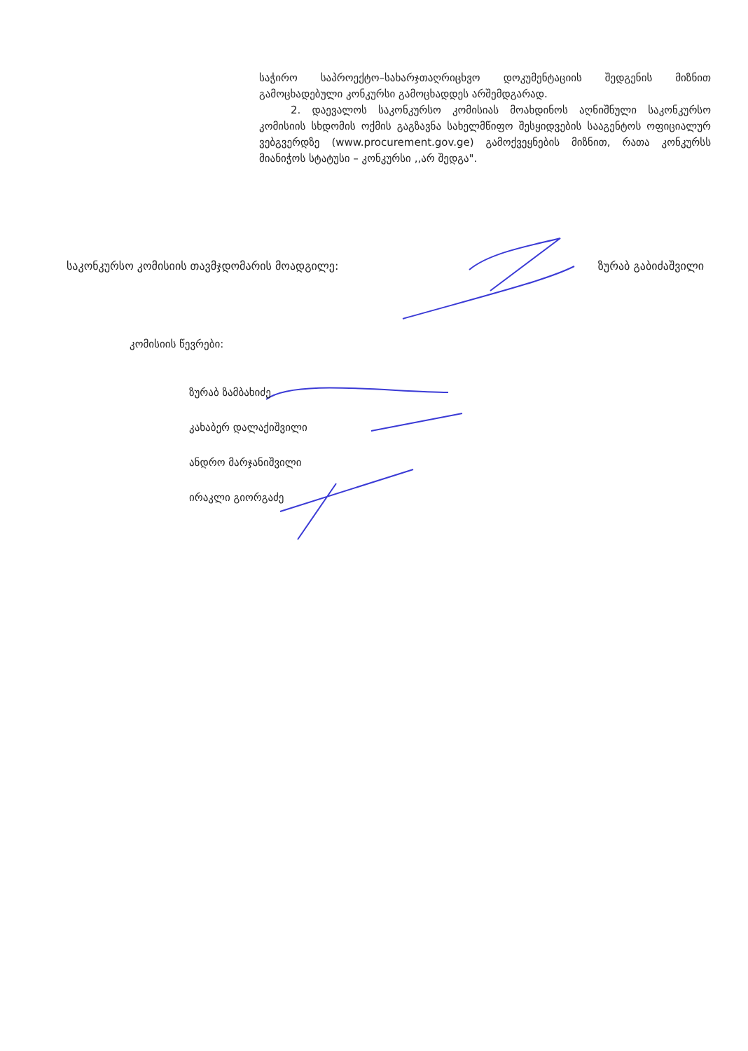საჭირო საპროექტო–სახარჯთაღრიცხვო დოკუმენტაციის შედგენის მიზნით გამოცხადებული კონკურსი გამოცხადდეს არშემდგარად.
2. დაევალოს საკონკურსო კომისიას მოახდინოს აღნიშნული საკონკურსო კომისიის სხდომის ოქმის გაგზავნა სახელმწიფო შესყიდვების სააგენტოს ოფიციალურ ვებგვერდზე (www.procurement.gov.ge) გამოქვეყნების მიზნით, რათა კონკურსს მიანიჭოს სტატუსი – კონკურსი ,,არ შედგა".
საკონკურსო კომისიის თავმჯდომარის მოადგილე: ზურაბ გაბიძაშვილი
კომისიის წევრები:
ზურაბ ზამბახიძე
კახაბერ დალაქიშვილი
ანდრო მარჯანიშვილი
ირაკლი გიორგაძე